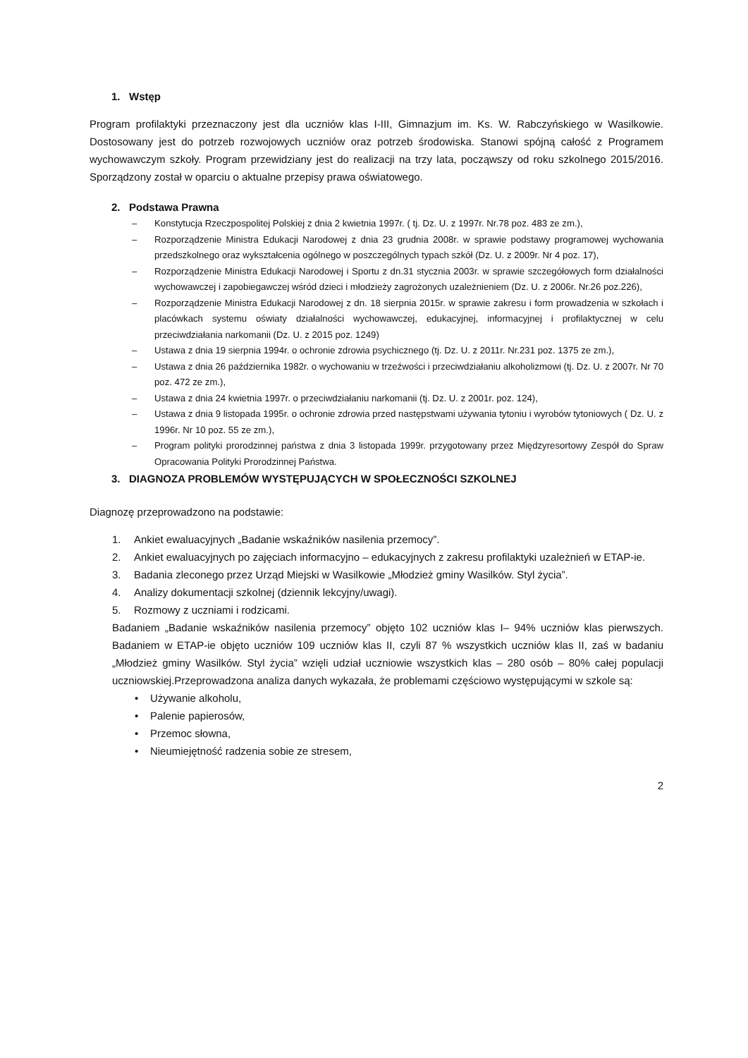1. Wstęp
Program profilaktyki przeznaczony jest dla uczniów klas I-III, Gimnazjum im. Ks. W. Rabczyńskiego w Wasilkowie. Dostosowany jest do potrzeb rozwojowych uczniów oraz potrzeb środowiska. Stanowi spójną całość z Programem wychowawczym szkoły. Program przewidziany jest do realizacji na trzy lata, począwszy od roku szkolnego 2015/2016. Sporządzony został w oparciu o aktualne przepisy prawa oświatowego.
2. Podstawa Prawna
– Konstytucja Rzeczpospolitej Polskiej z dnia 2 kwietnia 1997r. ( tj. Dz. U. z 1997r. Nr.78 poz. 483 ze zm.),
– Rozporządzenie Ministra Edukacji Narodowej z dnia 23 grudnia 2008r. w sprawie podstawy programowej wychowania przedszkolnego oraz wykształcenia ogólnego w poszczególnych typach szkół (Dz. U. z 2009r. Nr 4 poz. 17),
– Rozporządzenie Ministra Edukacji Narodowej i Sportu z dn.31 stycznia 2003r. w sprawie szczegółowych form działalności wychowawczej i zapobiegawczej wśród dzieci i młodzieży zagrożonych uzależnieniem (Dz. U. z 2006r. Nr.26 poz.226),
– Rozporządzenie Ministra Edukacji Narodowej z dn. 18 sierpnia 2015r. w sprawie zakresu i form prowadzenia w szkołach i placówkach systemu oświaty działalności wychowawczej, edukacyjnej, informacyjnej i profilaktycznej w celu przeciwdziałania narkomanii (Dz. U. z 2015 poz. 1249)
– Ustawa z dnia 19 sierpnia 1994r. o ochronie zdrowia psychicznego (tj. Dz. U. z 2011r. Nr.231 poz. 1375 ze zm.),
– Ustawa z dnia 26 października 1982r. o wychowaniu w trzeźwości i przeciwdziałaniu alkoholizmowi (tj. Dz. U. z 2007r. Nr 70 poz. 472 ze zm.),
– Ustawa z dnia 24 kwietnia 1997r. o przeciwdziałaniu narkomanii (tj. Dz. U. z 2001r. poz. 124),
– Ustawa z dnia 9 listopada 1995r. o ochronie zdrowia przed następstwami używania tytoniu i wyrobów tytoniowych ( Dz. U. z 1996r. Nr 10 poz. 55 ze zm.),
– Program polityki prorodzinnej państwa z dnia 3 listopada 1999r. przygotowany przez Międzyresortowy Zespół do Spraw Opracowania Polityki Prorodzinnej Państwa.
3. DIAGNOZA PROBLEMÓW WYSTĘPUJĄCYCH W SPOŁECZNOŚCI SZKOLNEJ
Diagnozę przeprowadzono na podstawie:
1. Ankiet ewaluacyjnych „Badanie wskaźników nasilenia przemocy”.
2. Ankiet ewaluacyjnych po zajęciach informacyjno – edukacyjnych z zakresu profilaktyki uzależnień w ETAP-ie.
3. Badania zleconego przez Urząd Miejski w Wasilkowie „Młodzież gminy Wasilków. Styl życia”.
4. Analizy dokumentacji szkolnej (dziennik lekcyjny/uwagi).
5. Rozmowy z uczniami i rodzicami.
Badaniem „Badanie wskaźników nasilenia przemocy” objęto 102 uczniów klas I– 94% uczniów klas pierwszych. Badaniem w ETAP-ie objęto uczniów 109 uczniów klas II, czyli 87 % wszystkich uczniów klas II, zaś w badaniu „Młodzież gminy Wasilków. Styl życia” wzięli udział uczniowie wszystkich klas – 280 osób – 80% całej populacji uczniowskiej.Przeprowadzona analiza danych wykazała, że problemami częściowo występującymi w szkole są:
• Używanie alkoholu,
• Palenie papierosów,
• Przemoc słowna,
• Nieumiejętność radzenia sobie ze stresem,
2